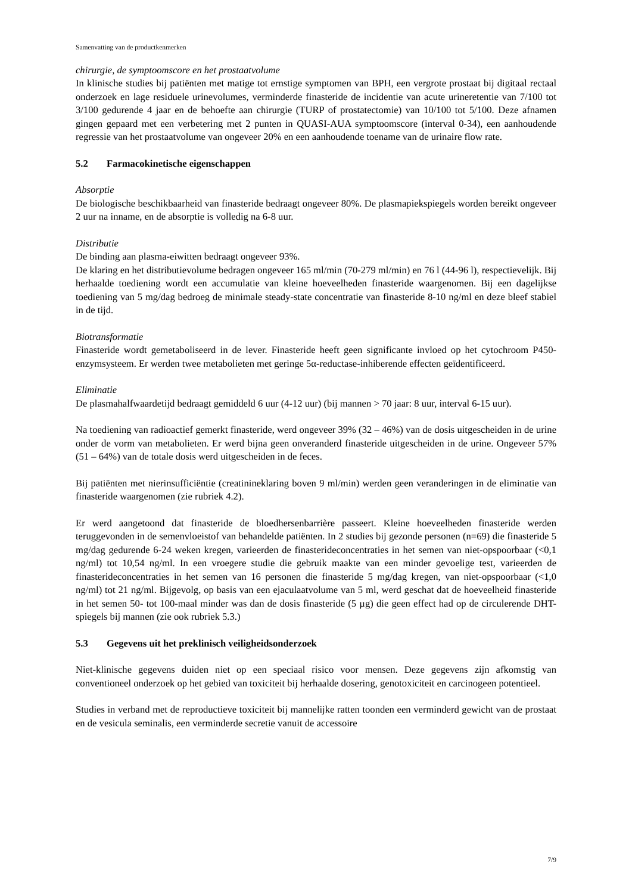Samenvatting van de productkenmerken
chirurgie, de symptoomscore en het prostaatvolume
In klinische studies bij patiënten met matige tot ernstige symptomen van BPH, een vergrote prostaat bij digitaal rectaal onderzoek en lage residuele urinevolumes, verminderde finasteride de incidentie van acute urineretentie van 7/100 tot 3/100 gedurende 4 jaar en de behoefte aan chirurgie (TURP of prostatectomie) van 10/100 tot 5/100. Deze afnamen gingen gepaard met een verbetering met 2 punten in QUASI-AUA symptoomscore (interval 0-34), een aanhoudende regressie van het prostaatvolume van ongeveer 20% en een aanhoudende toename van de urinaire flow rate.
5.2 Farmacokinetische eigenschappen
Absorptie
De biologische beschikbaarheid van finasteride bedraagt ongeveer 80%. De plasmapiekspiegels worden bereikt ongeveer 2 uur na inname, en de absorptie is volledig na 6-8 uur.
Distributie
De binding aan plasma-eiwitten bedraagt ongeveer 93%.
De klaring en het distributievolume bedragen ongeveer 165 ml/min (70-279 ml/min) en 76 l (44-96 l), respectievelijk. Bij herhaalde toediening wordt een accumulatie van kleine hoeveelheden finasteride waargenomen. Bij een dagelijkse toediening van 5 mg/dag bedroeg de minimale steady-state concentratie van finasteride 8-10 ng/ml en deze bleef stabiel in de tijd.
Biotransformatie
Finasteride wordt gemetaboliseerd in de lever. Finasteride heeft geen significante invloed op het cytochroom P450-enzymsysteem. Er werden twee metabolieten met geringe 5α-reductase-inhiberende effecten geïdentificeerd.
Eliminatie
De plasmahalfwaardetijd bedraagt gemiddeld 6 uur (4-12 uur) (bij mannen > 70 jaar: 8 uur, interval 6-15 uur).
Na toediening van radioactief gemerkt finasteride, werd ongeveer 39% (32 – 46%) van de dosis uitgescheiden in de urine onder de vorm van metabolieten. Er werd bijna geen onveranderd finasteride uitgescheiden in de urine. Ongeveer 57% (51 – 64%) van de totale dosis werd uitgescheiden in de feces.
Bij patiënten met nierinsufficiëntie (creatinineklaring boven 9 ml/min) werden geen veranderingen in de eliminatie van finasteride waargenomen (zie rubriek 4.2).
Er werd aangetoond dat finasteride de bloedhersenbarrière passeert. Kleine hoeveelheden finasteride werden teruggevonden in de semenvloeistof van behandelde patiënten. In 2 studies bij gezonde personen (n=69) die finasteride 5 mg/dag gedurende 6-24 weken kregen, varieerden de finasterideconcentraties in het semen van niet-opspoorbaar (<0,1 ng/ml) tot 10,54 ng/ml. In een vroegere studie die gebruik maakte van een minder gevoelige test, varieerden de finasterideconcentraties in het semen van 16 personen die finasteride 5 mg/dag kregen, van niet-opspoorbaar (<1,0 ng/ml) tot 21 ng/ml. Bijgevolg, op basis van een ejaculaatvolume van 5 ml, werd geschat dat de hoeveelheid finasteride in het semen 50- tot 100-maal minder was dan de dosis finasteride (5 µg) die geen effect had op de circulerende DHT-spiegels bij mannen (zie ook rubriek 5.3.)
5.3 Gegevens uit het preklinisch veiligheidsonderzoek
Niet-klinische gegevens duiden niet op een speciaal risico voor mensen. Deze gegevens zijn afkomstig van conventioneel onderzoek op het gebied van toxiciteit bij herhaalde dosering, genotoxiciteit en carcinogeen potentieel.
Studies in verband met de reproductieve toxiciteit bij mannelijke ratten toonden een verminderd gewicht van de prostaat en de vesicula seminalis, een verminderde secretie vanuit de accessoire
7/9